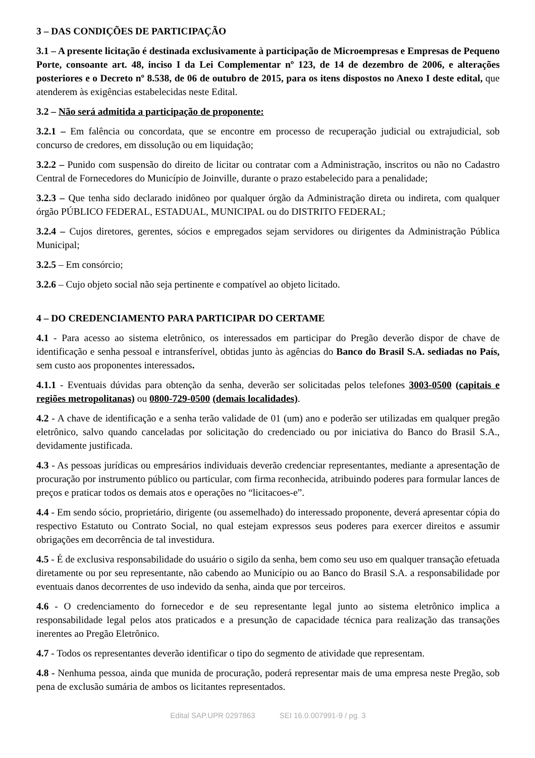3 – DAS CONDIÇÕES DE PARTICIPAÇÃO
3.1 – A presente licitação é destinada exclusivamente à participação de Microempresas e Empresas de Pequeno Porte, consoante art. 48, inciso I da Lei Complementar nº 123, de 14 de dezembro de 2006, e alterações posteriores e o Decreto nº 8.538, de 06 de outubro de 2015, para os itens dispostos no Anexo I deste edital, que atenderem às exigências estabelecidas neste Edital.
3.2 – Não será admitida a participação de proponente:
3.2.1 – Em falência ou concordata, que se encontre em processo de recuperação judicial ou extrajudicial, sob concurso de credores, em dissolução ou em liquidação;
3.2.2 – Punido com suspensão do direito de licitar ou contratar com a Administração, inscritos ou não no Cadastro Central de Fornecedores do Município de Joinville, durante o prazo estabelecido para a penalidade;
3.2.3 – Que tenha sido declarado inidôneo por qualquer órgão da Administração direta ou indireta, com qualquer órgão PÚBLICO FEDERAL, ESTADUAL, MUNICIPAL ou do DISTRITO FEDERAL;
3.2.4 – Cujos diretores, gerentes, sócios e empregados sejam servidores ou dirigentes da Administração Pública Municipal;
3.2.5 – Em consórcio;
3.2.6 – Cujo objeto social não seja pertinente e compatível ao objeto licitado.
4 – DO CREDENCIAMENTO PARA PARTICIPAR DO CERTAME
4.1 - Para acesso ao sistema eletrônico, os interessados em participar do Pregão deverão dispor de chave de identificação e senha pessoal e intransferível, obtidas junto às agências do Banco do Brasil S.A. sediadas no País, sem custo aos proponentes interessados.
4.1.1 - Eventuais dúvidas para obtenção da senha, deverão ser solicitadas pelos telefones 3003-0500 (capitais e regiões metropolitanas) ou 0800-729-0500 (demais localidades).
4.2 - A chave de identificação e a senha terão validade de 01 (um) ano e poderão ser utilizadas em qualquer pregão eletrônico, salvo quando canceladas por solicitação do credenciado ou por iniciativa do Banco do Brasil S.A., devidamente justificada.
4.3 - As pessoas jurídicas ou empresários individuais deverão credenciar representantes, mediante a apresentação de procuração por instrumento público ou particular, com firma reconhecida, atribuindo poderes para formular lances de preços e praticar todos os demais atos e operações no “licitacoes-e”.
4.4 - Em sendo sócio, proprietário, dirigente (ou assemelhado) do interessado proponente, deverá apresentar cópia do respectivo Estatuto ou Contrato Social, no qual estejam expressos seus poderes para exercer direitos e assumir obrigações em decorrência de tal investidura.
4.5 - É de exclusiva responsabilidade do usuário o sigilo da senha, bem como seu uso em qualquer transação efetuada diretamente ou por seu representante, não cabendo ao Município ou ao Banco do Brasil S.A. a responsabilidade por eventuais danos decorrentes de uso indevido da senha, ainda que por terceiros.
4.6 - O credenciamento do fornecedor e de seu representante legal junto ao sistema eletrônico implica a responsabilidade legal pelos atos praticados e a presunção de capacidade técnica para realização das transações inerentes ao Pregão Eletrônico.
4.7 - Todos os representantes deverão identificar o tipo do segmento de atividade que representam.
4.8 - Nenhuma pessoa, ainda que munida de procuração, poderá representar mais de uma empresa neste Pregão, sob pena de exclusão sumária de ambos os licitantes representados.
Edital SAP.UPR 0297863 SEI 16.0.007991-9 / pg. 3